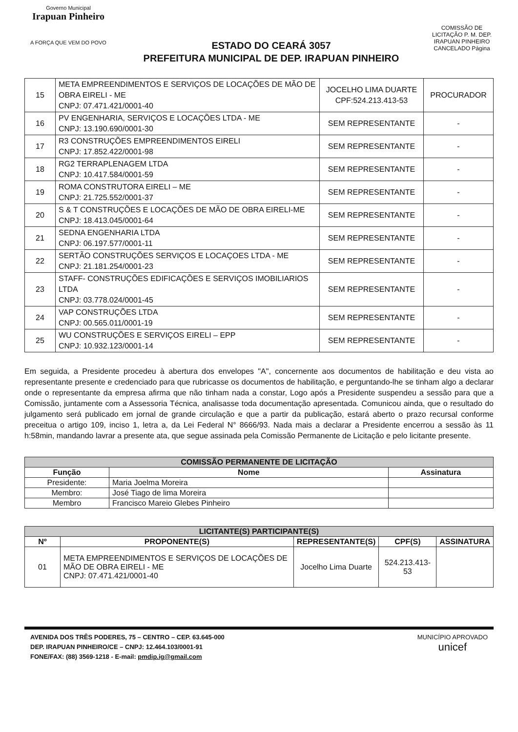Governo Municipal
Irapuan Pinheiro
A FORÇA QUE VEM DO POVO
ESTADO DO CEARÁ 3057
PREFEITURA MUNICIPAL DE DEP. IRAPUAN PINHEIRO
COMISSÃO DE LICITAÇÃO P. M. DEP. IRAPUAN PINHEIRO
CANCELADO Página
| 15 | META EMPREENDIMENTOS E SERVIÇOS DE LOCAÇÕES DE MÃO DE OBRA EIRELI - ME CNPJ: 07.471.421/0001-40 | JOCELHO LIMA DUARTE CPF:524.213.413-53 | PROCURADOR |
| 16 | PV ENGENHARIA, SERVIÇOS E LOCAÇÕES LTDA - ME CNPJ: 13.190.690/0001-30 | SEM REPRESENTANTE | - |
| 17 | R3 CONSTRUÇÕES EMPREENDIMENTOS EIRELI CNPJ: 17.852.422/0001-98 | SEM REPRESENTANTE | - |
| 18 | RG2 TERRAPLENAGEM LTDA CNPJ: 10.417.584/0001-59 | SEM REPRESENTANTE | - |
| 19 | ROMA CONSTRUTORA EIRELI – ME CNPJ: 21.725.552/0001-37 | SEM REPRESENTANTE | - |
| 20 | S & T CONSTRUÇÕES E LOCAÇÕES DE MÃO DE OBRA EIRELI-ME CNPJ: 18.413.045/0001-64 | SEM REPRESENTANTE | - |
| 21 | SEDNA ENGENHARIA LTDA CNPJ: 06.197.577/0001-11 | SEM REPRESENTANTE | - |
| 22 | SERTÃO CONSTRUÇÕES SERVIÇOS E LOCAÇOES LTDA - ME CNPJ: 21.181.254/0001-23 | SEM REPRESENTANTE | - |
| 23 | STAFF- CONSTRUÇÕES EDIFICAÇÕES E SERVIÇOS IMOBILIARIOS LTDA CNPJ: 03.778.024/0001-45 | SEM REPRESENTANTE | - |
| 24 | VAP CONSTRUÇÕES LTDA CNPJ: 00.565.011/0001-19 | SEM REPRESENTANTE | - |
| 25 | WU CONSTRUÇÕES E SERVIÇOS EIRELI – EPP CNPJ: 10.932.123/0001-14 | SEM REPRESENTANTE | - |
Em seguida, a Presidente procedeu à abertura dos envelopes "A", concernente aos documentos de habilitação e deu vista ao representante presente e credenciado para que rubricasse os documentos de habilitação, e perguntando-lhe se tinham algo a declarar onde o representante da empresa afirma que não tinham nada a constar, Logo após a Presidente suspendeu a sessão para que a Comissão, juntamente com a Assessoria Técnica, analisasse toda documentação apresentada. Comunicou ainda, que o resultado do julgamento será publicado em jornal de grande circulação e que a partir da publicação, estará aberto o prazo recursal conforme preceitua o artigo 109, inciso 1, letra a, da Lei Federal N° 8666/93. Nada mais a declarar a Presidente encerrou a sessão às 11 h:58min, mandando lavrar a presente ata, que segue assinada pela Comissão Permanente de Licitação e pelo licitante presente.
| COMISSÃO PERMANENTE DE LICITAÇÃO | | |
| --- | --- | --- |
| Função | Nome | Assinatura |
| Presidente: | Maria Joelma Moreira | |
| Membro: | José Tiago de lima Moreira | |
| Membro | Francisco Mareio Glebes Pinheiro | |
| LICITANTE(S) PARTICIPANTE(S) | | | | |
| --- | --- | --- | --- | --- |
| Nº | PROPONENTE(S) | REPRESENTANTE(S) | CPF(S) | ASSINATURA |
| 01 | META EMPREENDIMENTOS E SERVIÇOS DE LOCAÇÕES DE MÃO DE OBRA EIRELI - ME CNPJ: 07.471.421/0001-40 | Jocelho Lima Duarte | 524.213.413-53 | |
AVENIDA DOS TRÊS PODERES, 75 – CENTRO – CEP. 63.645-000
DEP. IRAPUAN PINHEIRO/CE – CNPJ: 12.464.103/0001-91
FONE/FAX: (88) 3569-1218 - E-mail: pmdip.ig@gmail.com
MUNICÍPIO APROVADO
unicef